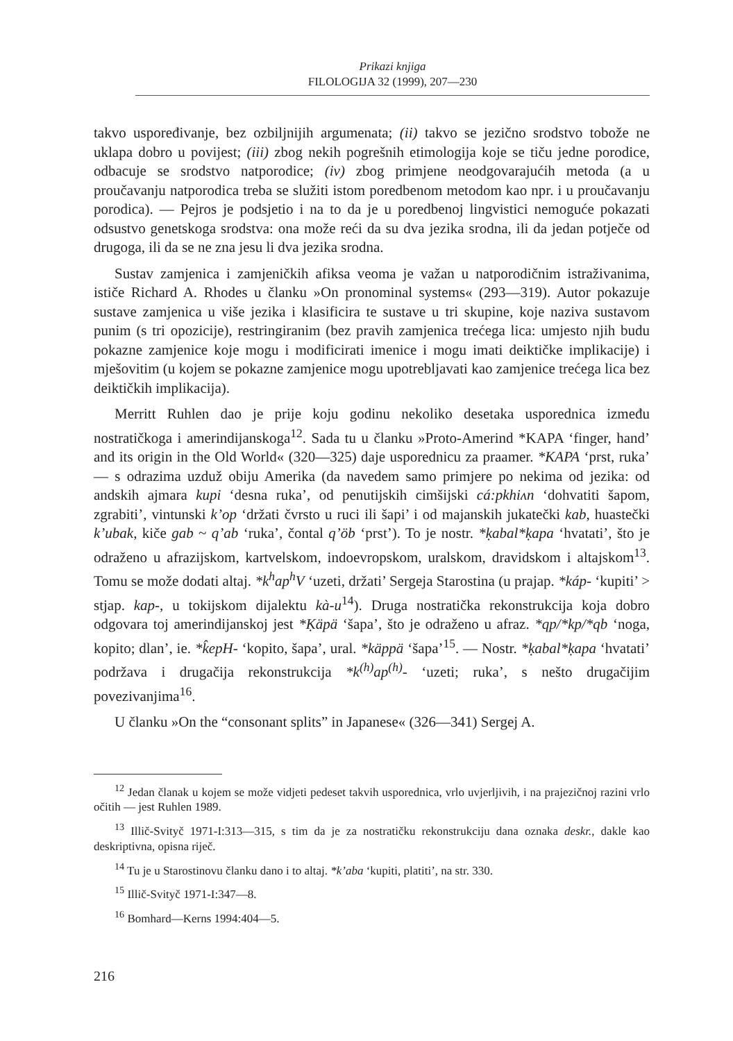Prikazi knjiga
FILOLOGIJA 32 (1999), 207—230
takvo uspoređivanje, bez ozbiljnijih argumenata; (ii) takvo se jezično srodstvo tobože ne uklapa dobro u povijest; (iii) zbog nekih pogrešnih etimologija koje se tiču jedne porodice, odbacuje se srodstvo natporodice; (iv) zbog primjene neodgovarajućih metoda (a u proučavanju natporodica treba se služiti istom poredbenom metodom kao npr. i u proučavanju porodica). — Pejros je podsjetio i na to da je u poredbenoj lingvistici nemoguće pokazati odsustvo genetskoga srodstva: ona može reći da su dva jezika srodna, ili da jedan potječe od drugoga, ili da se ne zna jesu li dva jezika srodna.
Sustav zamjenica i zamjeničkih afiksa veoma je važan u natporodičnim istraživanima, ističe Richard A. Rhodes u članku »On pronominal systems« (293—319). Autor pokazuje sustave zamjenica u više jezika i klasificira te sustave u tri skupine, koje naziva sustavom punim (s tri opozicije), restringiranim (bez pravih zamjenica trećega lica: umjesto njih budu pokazne zamjenice koje mogu i modificirati imenice i mogu imati deiktičke implikacije) i mješovitim (u kojem se pokazne zamjenice mogu upotrebljavati kao zamjenice trećega lica bez deiktičkih implikacija).
Merritt Ruhlen dao je prije koju godinu nekoliko desetaka usporednica između nostratičkoga i amerindijanskoga<sup>12</sup>. Sada tu u članku »Proto-Amerind *KAPA ‘finger, hand’ and its origin in the Old World« (320—325) daje usporednicu za praamer. *KAPA ‘prst, ruka’ — s odrazima uzduž obiju Amerika (da navedem samo primjere po nekima od jezika: od andskih ajmara kupi ‘desna ruka’, od penutijskih cimšijski cá:pkhiʌn ‘dohvatiti šapom, zgrabiti’, vintunski k’op ‘držati čvrsto u ruci ili šapi’ i od majanskih jukatečki kab, huastečki k’ubak, kiče gab ~ q’ab ‘ruka’, čontal q’öb ‘prst’). To je nostr. *ḳabal*ḳapa ‘hvatati’, što je odraženo u afrazijskom, kartvelskom, indoevropskom, uralskom, dravidskom i altajskom<sup>13</sup>. Tomu se može dodati altaj. *k<sup>h</sup>ap<sup>h</sup>V ‘uzeti, držati’ Sergeja Starostina (u prajap. *káp- ‘kupiti’ > stjap. kap-, u tokijskom dijalektu kà-u<sup>14</sup>). Druga nostratička rekonstrukcija koja dobro odgovara toj amerindijanskoj jest *Ḳäpä ‘šapa’, što je odraženo u afraz. *qp/*kp/*qb ‘noga, kopito; dlan’, ie. *k̂epH- ‘kopito, šapa’, ural. *käppä ‘šapa’<sup>15</sup>. — Nostr. *ḳabal*ḳapa ‘hvatati’ podržava i drugačija rekonstrukcija *k<sup>(h)</sup>ap<sup>(h)</sup>- ‘uzeti; ruka’, s nešto drugačijim povezivanjima<sup>16</sup>.
U članku »On the “consonant splits” in Japanese« (326—341) Sergej A.
<sup>12</sup> Jedan članak u kojem se može vidjeti pedeset takvih usporednica, vrlo uvjerljivih, i na prajezičnoj razini vrlo očitih — jest Ruhlen 1989.
<sup>13</sup> Illič-Svityč 1971-I:313—315, s tim da je za nostratičku rekonstrukciju dana oznaka deskr., dakle kao deskriptivna, opisna riječ.
<sup>14</sup> Tu je u Starostinovu članku dano i to altaj. *k’aba ‘kupiti, platiti’, na str. 330.
<sup>15</sup> Illič-Svityč 1971-I:347—8.
<sup>16</sup> Bomhard—Kerns 1994:404—5.
216